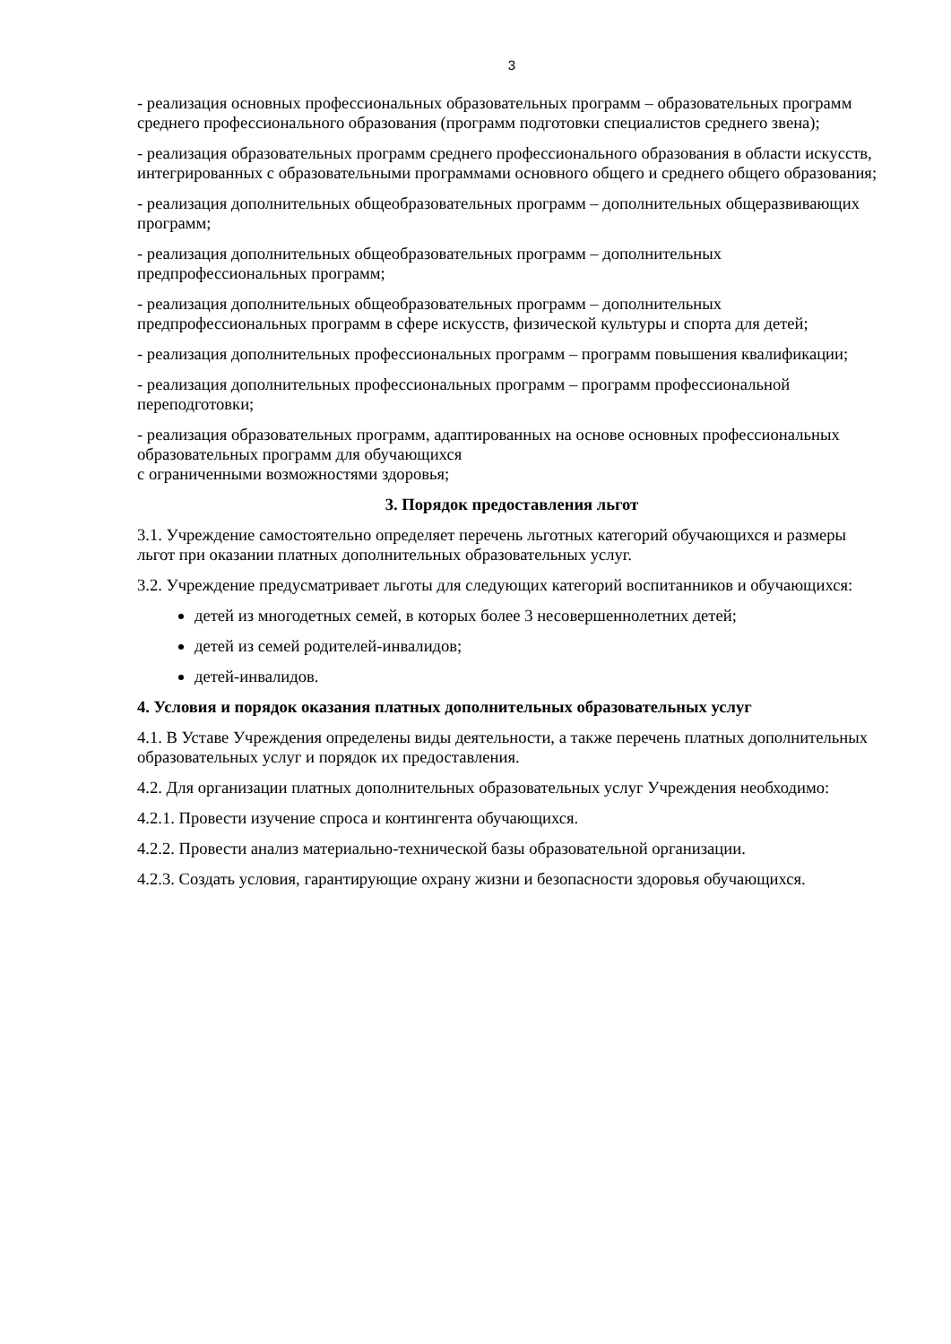3
- реализация основных профессиональных образовательных программ – образовательных программ среднего профессионального образования (программ подготовки специалистов среднего звена);
- реализация образовательных программ среднего профессионального образования в области искусств, интегрированных с образовательными программами основного общего и среднего общего образования;
- реализация дополнительных общеобразовательных программ – дополнительных общеразвивающих программ;
- реализация дополнительных общеобразовательных программ – дополнительных предпрофессиональных программ;
- реализация дополнительных общеобразовательных программ – дополнительных предпрофессиональных программ в сфере искусств, физической культуры и спорта для детей;
- реализация дополнительных профессиональных программ – программ повышения квалификации;
- реализация дополнительных профессиональных программ – программ профессиональной переподготовки;
- реализация образовательных программ, адаптированных на основе основных профессиональных образовательных программ для обучающихся
с ограниченными возможностями здоровья;
3. Порядок предоставления льгот
3.1. Учреждение самостоятельно определяет перечень льготных категорий обучающихся и размеры льгот при оказании платных дополнительных образовательных услуг.
3.2. Учреждение предусматривает льготы для следующих категорий воспитанников и обучающихся:
детей из многодетных семей, в которых более 3 несовершеннолетних детей;
детей из семей родителей-инвалидов;
детей-инвалидов.
4. Условия и порядок оказания платных дополнительных образовательных услуг
4.1. В Уставе Учреждения определены виды деятельности, а также перечень платных дополнительных образовательных услуг и порядок их предоставления.
4.2. Для организации платных дополнительных образовательных услуг Учреждения необходимо:
4.2.1. Провести изучение спроса и контингента обучающихся.
4.2.2. Провести анализ материально-технической базы образовательной организации.
4.2.3. Создать условия, гарантирующие охрану жизни и безопасности здоровья обучающихся.